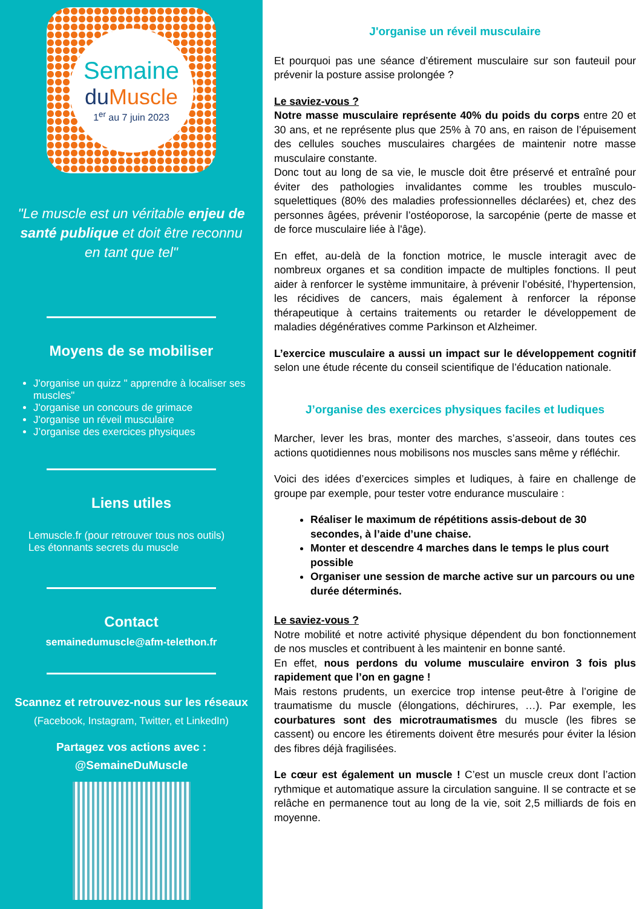Semaine
du Muscle
1<sup>er</sup> au 7 juin 2023
"Le muscle est un véritable enjeu de santé publique et doit être reconnu en tant que tel"
Moyens de se mobiliser
J'organise un quizz " apprendre à localiser ses muscles"
J'organise un concours de grimace
J'organise un réveil musculaire
J’organise des exercices physiques
Liens utiles
Lemuscle.fr (pour retrouver tous nos outils)
Les étonnants secrets du muscle
Contact
semainedumuscle@afm-telethon.fr
Scannez et retrouvez-nous sur les réseaux
(Facebook, Instagram, Twitter, et LinkedIn)
Partagez vos actions avec :
@SemaineDuMuscle
J'organise un réveil musculaire
Et pourquoi pas une séance d’étirement musculaire sur son fauteuil pour prévenir la posture assise prolongée ?
Le saviez-vous ?
Notre masse musculaire représente 40% du poids du corps entre 20 et 30 ans, et ne représente plus que 25% à 70 ans, en raison de l’épuisement des cellules souches musculaires chargées de maintenir notre masse musculaire constante.
Donc tout au long de sa vie, le muscle doit être préservé et entraîné pour éviter des pathologies invalidantes comme les troubles musculo-squelettiques (80% des maladies professionnelles déclarées) et, chez des personnes âgées, prévenir l’ostéoporose, la sarcopénie (perte de masse et de force musculaire liée à l'âge).
En effet, au-delà de la fonction motrice, le muscle interagit avec de nombreux organes et sa condition impacte de multiples fonctions. Il peut aider à renforcer le système immunitaire, à prévenir l’obésité, l’hypertension, les récidives de cancers, mais également à renforcer la réponse thérapeutique à certains traitements ou retarder le développement de maladies dégénératives comme Parkinson et Alzheimer.
L’exercice musculaire a aussi un impact sur le développement cognitif selon une étude récente du conseil scientifique de l’éducation nationale.
J’organise des exercices physiques faciles et ludiques
Marcher, lever les bras, monter des marches, s’asseoir, dans toutes ces actions quotidiennes nous mobilisons nos muscles sans même y réfléchir.
Voici des idées d’exercices simples et ludiques, à faire en challenge de groupe par exemple, pour tester votre endurance musculaire :
Réaliser le maximum de répétitions assis-debout de 30 secondes, à l’aide d’une chaise.
Monter et descendre 4 marches dans le temps le plus court possible
Organiser une session de marche active sur un parcours ou une durée déterminés.
Le saviez-vous ?
Notre mobilité et notre activité physique dépendent du bon fonctionnement de nos muscles et contribuent à les maintenir en bonne santé.
En effet, nous perdons du volume musculaire environ 3 fois plus rapidement que l’on en gagne !
Mais restons prudents, un exercice trop intense peut-être à l’origine de traumatisme du muscle (élongations, déchirures, …). Par exemple, les courbatures sont des microtraumatismes du muscle (les fibres se cassent) ou encore les étirements doivent être mesurés pour éviter la lésion des fibres déjà fragilisées.
Le cœur est également un muscle ! C’est un muscle creux dont l’action rythmique et automatique assure la circulation sanguine. Il se contracte et se relâche en permanence tout au long de la vie, soit 2,5 milliards de fois en moyenne.